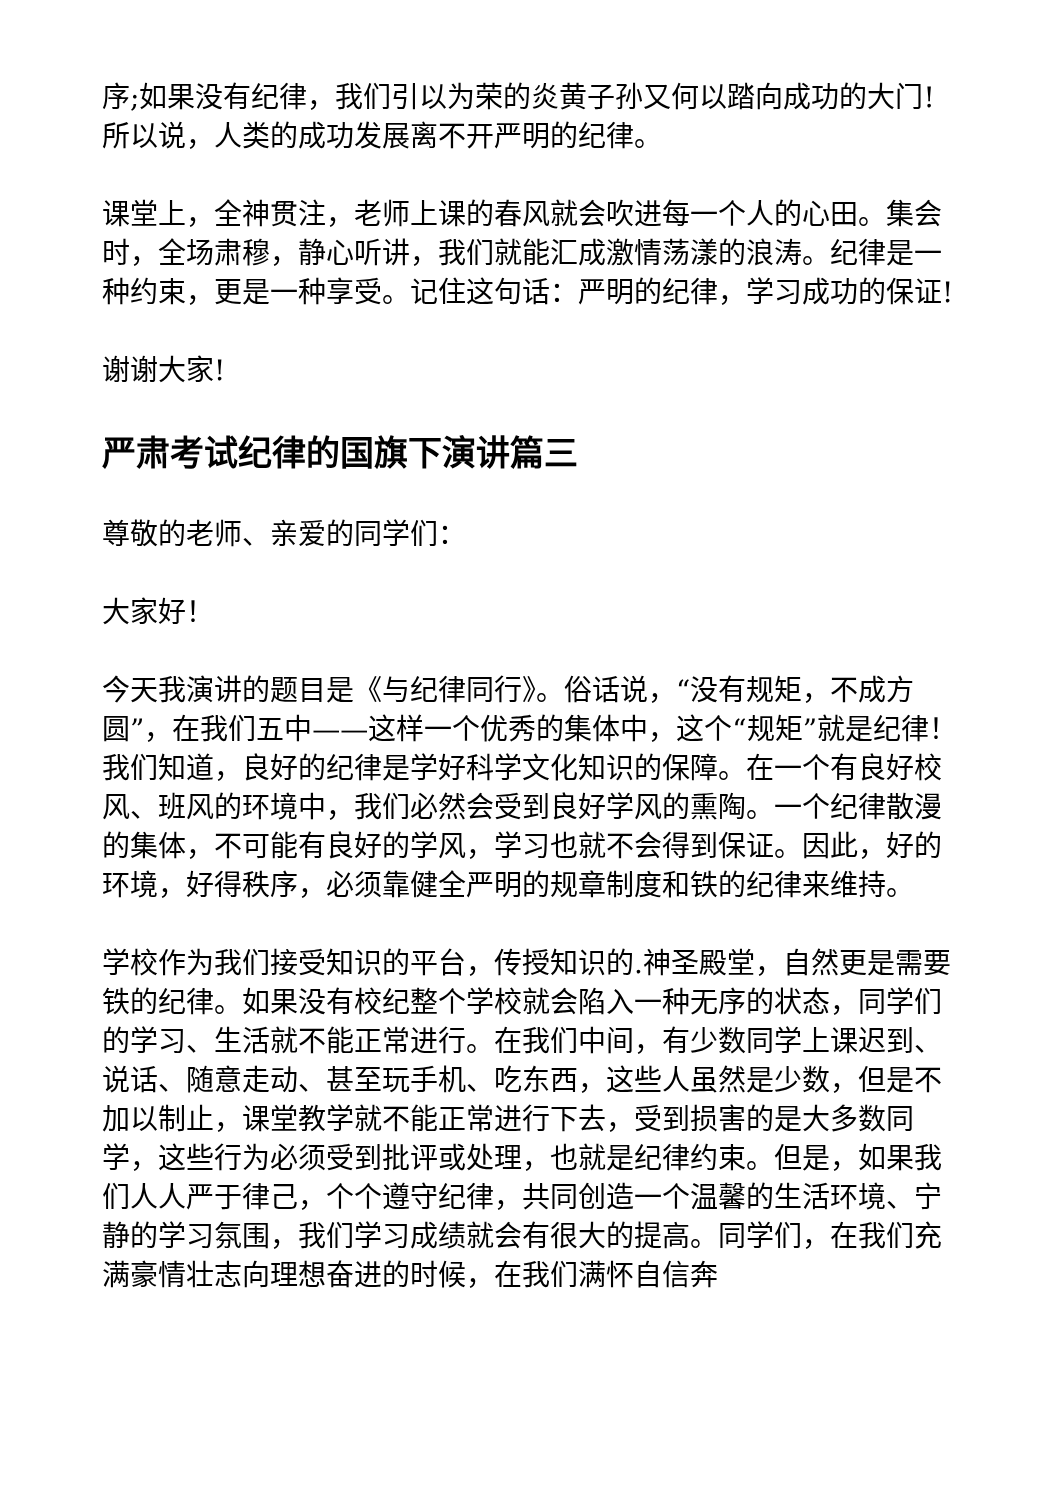序;如果没有纪律，我们引以为荣的炎黄子孙又何以踏向成功的大门!所以说，人类的成功发展离不开严明的纪律。
课堂上，全神贯注，老师上课的春风就会吹进每一个人的心田。集会时，全场肃穆，静心听讲，我们就能汇成激情荡漾的浪涛。纪律是一种约束，更是一种享受。记住这句话：严明的纪律，学习成功的保证!
谢谢大家!
严肃考试纪律的国旗下演讲篇三
尊敬的老师、亲爱的同学们：
大家好！
今天我演讲的题目是《与纪律同行》。俗话说，“没有规矩，不成方圆”，在我们五中——这样一个优秀的集体中，这个“规矩”就是纪律！我们知道，良好的纪律是学好科学文化知识的保障。在一个有良好校风、班风的环境中，我们必然会受到良好学风的熏陶。一个纪律散漫的集体，不可能有良好的学风，学习也就不会得到保证。因此，好的环境，好得秩序，必须靠健全严明的规章制度和铁的纪律来维持。
学校作为我们接受知识的平台，传授知识的.神圣殿堂，自然更是需要铁的纪律。如果没有校纪整个学校就会陷入一种无序的状态，同学们的学习、生活就不能正常进行。在我们中间，有少数同学上课迟到、说话、随意走动、甚至玩手机、吃东西，这些人虽然是少数，但是不加以制止，课堂教学就不能正常进行下去，受到损害的是大多数同学，这些行为必须受到批评或处理，也就是纪律约束。但是，如果我们人人严于律己，个个遵守纪律，共同创造一个温馨的生活环境、宁静的学习氛围，我们学习成绩就会有很大的提高。同学们，在我们充满豪情壮志向理想奋进的时候，在我们满怀自信奔